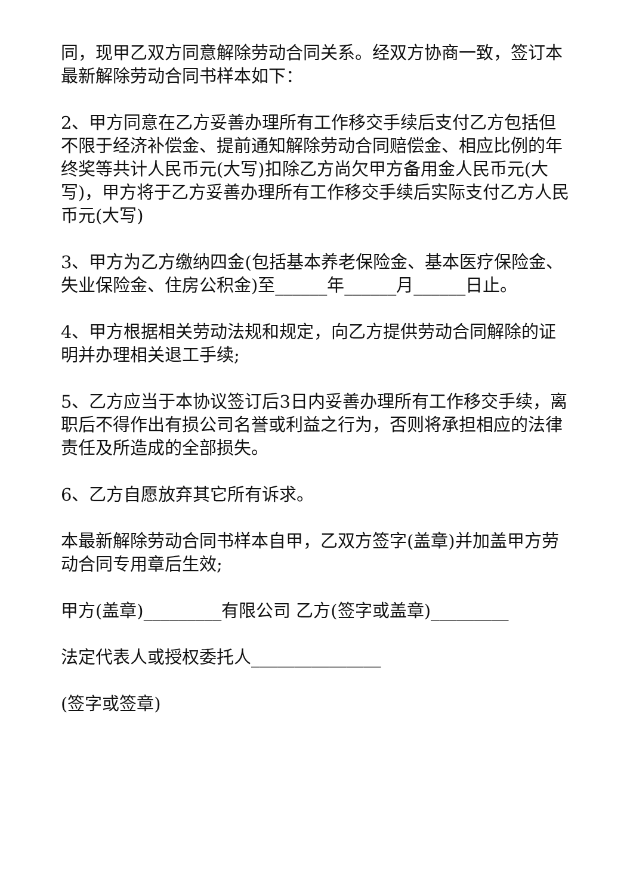同，现甲乙双方同意解除劳动合同关系。经双方协商一致，签订本最新解除劳动合同书样本如下：
2、甲方同意在乙方妥善办理所有工作移交手续后支付乙方包括但不限于经济补偿金、提前通知解除劳动合同赔偿金、相应比例的年终奖等共计人民币元(大写)扣除乙方尚欠甲方备用金人民币元(大写)，甲方将于乙方妥善办理所有工作移交手续后实际支付乙方人民币元(大写)
3、甲方为乙方缴纳四金(包括基本养老保险金、基本医疗保险金、失业保险金、住房公积金)至______年______月______日止。
4、甲方根据相关劳动法规和规定，向乙方提供劳动合同解除的证明并办理相关退工手续;
5、乙方应当于本协议签订后3日内妥善办理所有工作移交手续，离职后不得作出有损公司名誉或利益之行为，否则将承担相应的法律责任及所造成的全部损失。
6、乙方自愿放弃其它所有诉求。
本最新解除劳动合同书样本自甲，乙双方签字(盖章)并加盖甲方劳动合同专用章后生效;
甲方(盖章)_________有限公司 乙方(签字或盖章)_________
法定代表人或授权委托人_______________
(签字或签章)